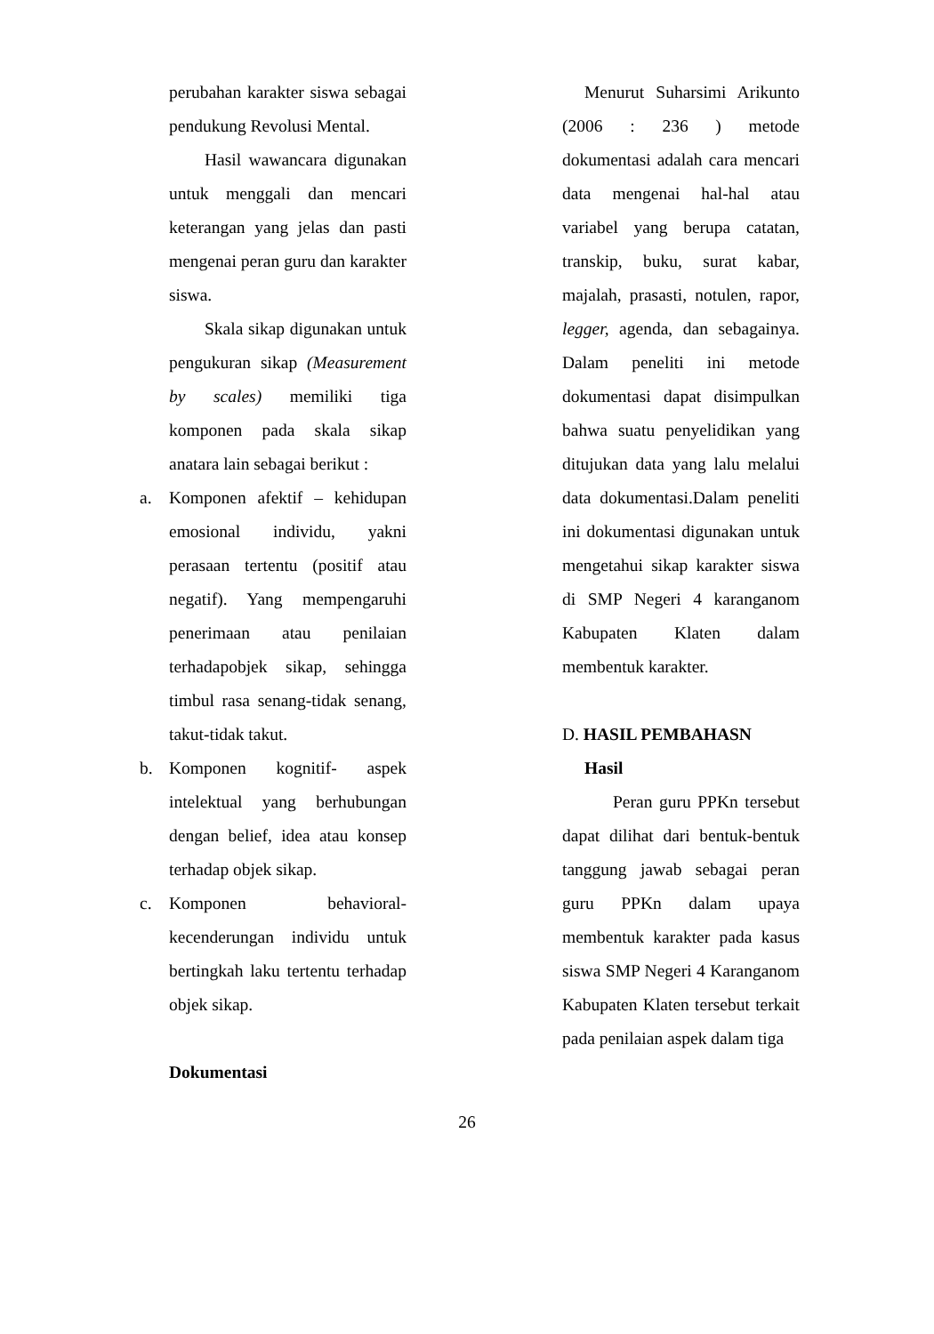perubahan karakter siswa sebagai pendukung Revolusi Mental.
Hasil wawancara digunakan untuk menggali dan mencari keterangan yang jelas dan pasti mengenai peran guru dan karakter siswa.
Skala sikap digunakan untuk pengukuran sikap (Measurement by scales) memiliki tiga komponen pada skala sikap anatara lain sebagai berikut :
a. Komponen afektif – kehidupan emosional individu, yakni perasaan tertentu (positif atau negatif). Yang mempengaruhi penerimaan atau penilaian terhadapobjek sikap, sehingga timbul rasa senang-tidak senang, takut-tidak takut.
b. Komponen kognitif- aspek intelektual yang berhubungan dengan belief, idea atau konsep terhadap objek sikap.
c. Komponen behavioral- kecenderungan individu untuk bertingkah laku tertentu terhadap objek sikap.
Dokumentasi
Menurut Suharsimi Arikunto (2006 : 236 ) metode dokumentasi adalah cara mencari data mengenai hal-hal atau variabel yang berupa catatan, transkip, buku, surat kabar, majalah, prasasti, notulen, rapor, legger, agenda, dan sebagainya. Dalam peneliti ini metode dokumentasi dapat disimpulkan bahwa suatu penyelidikan yang ditujukan data yang lalu melalui data dokumentasi.Dalam peneliti ini dokumentasi digunakan untuk mengetahui sikap karakter siswa di SMP Negeri 4 karanganom Kabupaten Klaten dalam membentuk karakter.
D. HASIL PEMBAHASN
Hasil
Peran guru PPKn tersebut dapat dilihat dari bentuk-bentuk tanggung jawab sebagai peran guru PPKn dalam upaya membentuk karakter pada kasus siswa SMP Negeri 4 Karanganom Kabupaten Klaten tersebut terkait pada penilaian aspek dalam tiga
26